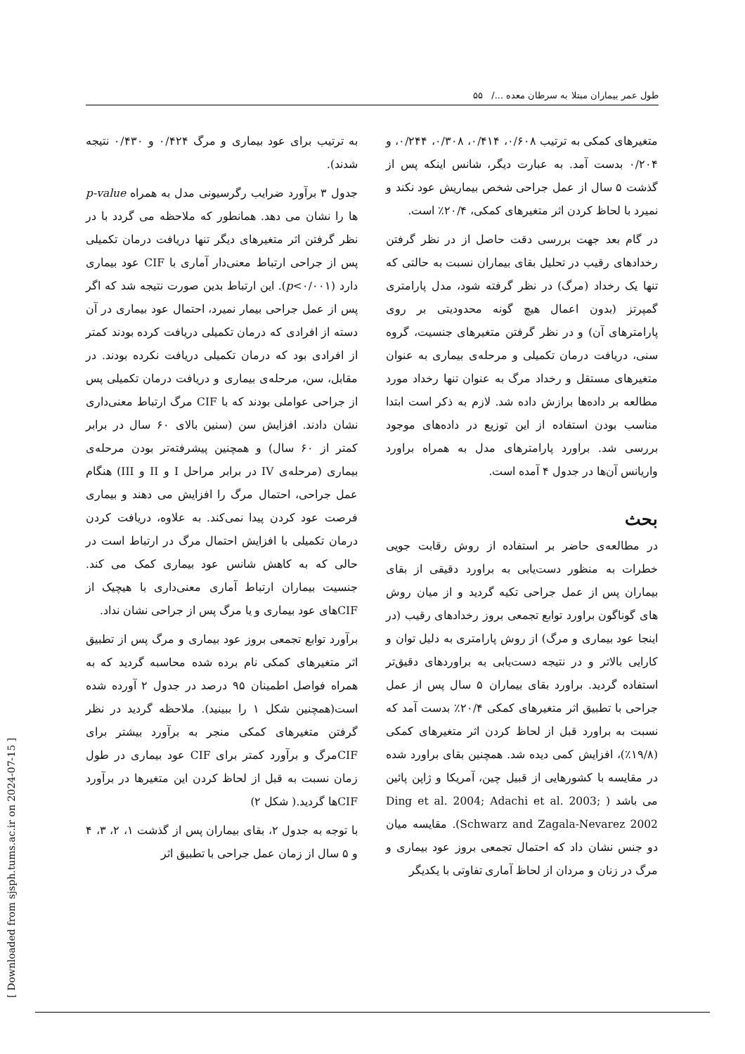طول عمر بیماران مبتلا به سرطان معده .../ ۵۵
به ترتیب برای عود بیماری و مرگ ۰/۴۲۴ و ۰/۴۳۰ نتیجه شدند).
جدول ۳ برآورد ضرایب رگرسیونی مدل به همراه p-value ها را نشان می دهد. همانطور که ملاحظه می گردد با در نظر گرفتن اثر متغیرهای دیگر تنها دریافت درمان تکمیلی پس از جراحی ارتباط معنی‌دار آماری با CIF عود بیماری دارد (p<۰/۰۰۱). این ارتباط بدین صورت نتیجه شد که اگر پس از عمل جراحی بیمار نمیرد، احتمال عود بیماری در آن دسته از افرادی که درمان تکمیلی دریافت کرده بودند کمتر از افرادی بود که درمان تکمیلی دریافت نکرده بودند. در مقابل، سن، مرحله‌ی بیماری و دریافت درمان تکمیلی پس از جراحی عواملی بودند که با CIF مرگ ارتباط معنی‌داری نشان دادند. افزایش سن (سنین بالای ۶۰ سال در برابر کمتر از ۶۰ سال) و همچنین پیشرفته‌تر بودن مرحله‌ی بیماری (مرحله‌ی IV در برابر مراحل I و II و III) هنگام عمل جراحی، احتمال مرگ را افزایش می دهند و بیماری فرصت عود کردن پیدا نمی‌کند. به علاوه، دریافت کردن درمان تکمیلی با افزایش احتمال مرگ در ارتباط است در حالی که به کاهش شانس عود بیماری کمک می کند. جنسیت بیماران ارتباط آماری معنی‌داری با هیچیک از CIFهای عود بیماری و یا مرگ پس از جراحی نشان نداد.
برآورد توابع تجمعی بروز عود بیماری و مرگ پس از تطبیق اثر متغیرهای کمکی نام برده شده محاسبه گردید که به همراه فواصل اطمینان ۹۵ درصد در جدول ۲ آورده شده است(همچنین شکل ۱ را ببینید). ملاحظه گردید در نظر گرفتن متغیرهای کمکی منجر به برآورد بیشتر برای CIFمرگ و برآورد کمتر برای CIF عود بیماری در طول زمان نسبت به قبل از لحاظ کردن این متغیرها در برآورد CIFها گردید.( شکل ۲)
با توجه به جدول ۲، بقای بیماران پس از گذشت ۱، ۲، ۳، ۴ و ۵ سال از زمان عمل جراحی با تطبیق اثر
متغیرهای کمکی به ترتیب ۰/۶۰۸، ۰/۴۱۴، ۰/۳۰۸، ۰/۲۴۴، و ۰/۲۰۴ بدست آمد. به عبارت دیگر، شانس اینکه پس از گذشت ۵ سال از عمل جراحی شخص بیماریش عود نکند و نمیرد با لحاظ کردن اثر متغیرهای کمکی، ۲۰/۴٪ است.
در گام بعد جهت بررسی دقت حاصل از در نظر گرفتن رخدادهای رقیب در تحلیل بقای بیماران نسبت به حالتی که تنها یک رخداد (مرگ) در نظر گرفته شود، مدل پارامتری گمپرتز (بدون اعمال هیچ گونه محدودیتی بر روی پارامترهای آن) و در نظر گرفتن متغیرهای جنسیت، گروه سنی، دریافت درمان تکمیلی و مرحله‌ی بیماری به عنوان متغیرهای مستقل و رخداد مرگ به عنوان تنها رخداد مورد مطالعه بر داده‌ها برازش داده شد. لازم به ذکر است ابتدا مناسب بودن استفاده از این توزیع در داده‌های موجود بررسی شد. براورد پارامترهای مدل به همراه براورد واریانس آن‌ها در جدول ۴ آمده است.
بحث
در مطالعه‌ی حاضر بر استفاده از روش رقابت جویی خطرات به منظور دست‌یابی به براورد دقیقی از بقای بیماران پس از عمل جراحی تکیه گردید و از میان روش های گوناگون براورد توابع تجمعی بروز رخدادهای رقیب (در اینجا عود بیماری و مرگ) از روش پارامتری به دلیل توان و کارایی بالاتر و در نتیجه دست‌یابی به براوردهای دقیق‌تر استفاده گردید. براورد بقای بیماران ۵ سال پس از عمل جراحی با تطبیق اثر متغیرهای کمکی ۲۰/۴٪ بدست آمد که نسبت به براورد قبل از لحاظ کردن اثر متغیرهای کمکی (۱۹/۸٪)، افزایش کمی دیده شد. همچنین بقای براورد شده در مقایسه با کشورهایی از قبیل چین، آمریکا و ژاپن پائین می باشد ( Ding et al. 2004; Adachi et al. 2003; Schwarz and Zagala-Nevarez 2002). مقایسه میان دو جنس نشان داد که احتمال تجمعی بروز عود بیماری و مرگ در زنان و مردان از لحاظ آماری تفاوتی با یکدیگر
[ Downloaded from sjsph.tums.ac.ir on 2024-07-15 ]